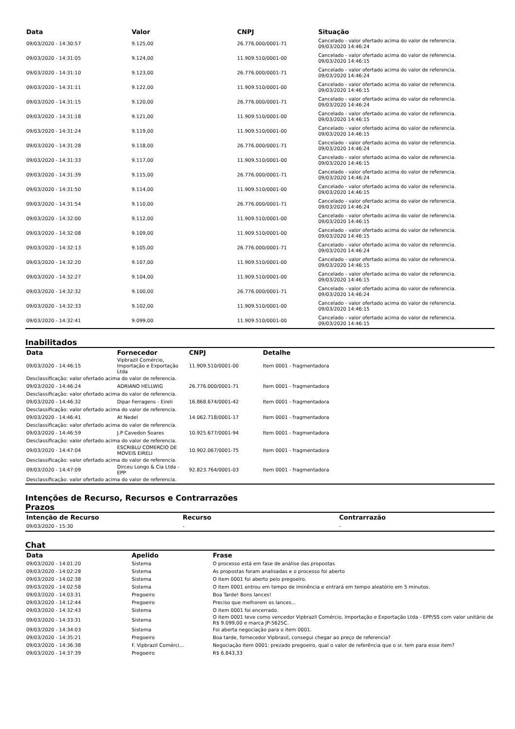| Data | Valor | CNPJ | Situação |
| --- | --- | --- | --- |
| 09/03/2020 - 14:30:57 | 9.125,00 | 26.776.000/0001-71 | Cancelado - valor ofertado acima do valor de referencia. 09/03/2020 14:46:24 |
| 09/03/2020 - 14:31:05 | 9.124,00 | 11.909.510/0001-00 | Cancelado - valor ofertado acima do valor de referencia. 09/03/2020 14:46:15 |
| 09/03/2020 - 14:31:10 | 9.123,00 | 26.776.000/0001-71 | Cancelado - valor ofertado acima do valor de referencia. 09/03/2020 14:46:24 |
| 09/03/2020 - 14:31:11 | 9.122,00 | 11.909.510/0001-00 | Cancelado - valor ofertado acima do valor de referencia. 09/03/2020 14:46:15 |
| 09/03/2020 - 14:31:15 | 9.120,00 | 26.776.000/0001-71 | Cancelado - valor ofertado acima do valor de referencia. 09/03/2020 14:46:24 |
| 09/03/2020 - 14:31:18 | 9.121,00 | 11.909.510/0001-00 | Cancelado - valor ofertado acima do valor de referencia. 09/03/2020 14:46:15 |
| 09/03/2020 - 14:31:24 | 9.119,00 | 11.909.510/0001-00 | Cancelado - valor ofertado acima do valor de referencia. 09/03/2020 14:46:15 |
| 09/03/2020 - 14:31:28 | 9.118,00 | 26.776.000/0001-71 | Cancelado - valor ofertado acima do valor de referencia. 09/03/2020 14:46:24 |
| 09/03/2020 - 14:31:33 | 9.117,00 | 11.909.510/0001-00 | Cancelado - valor ofertado acima do valor de referencia. 09/03/2020 14:46:15 |
| 09/03/2020 - 14:31:39 | 9.115,00 | 26.776.000/0001-71 | Cancelado - valor ofertado acima do valor de referencia. 09/03/2020 14:46:24 |
| 09/03/2020 - 14:31:50 | 9.114,00 | 11.909.510/0001-00 | Cancelado - valor ofertado acima do valor de referencia. 09/03/2020 14:46:15 |
| 09/03/2020 - 14:31:54 | 9.110,00 | 26.776.000/0001-71 | Cancelado - valor ofertado acima do valor de referencia. 09/03/2020 14:46:24 |
| 09/03/2020 - 14:32:00 | 9.112,00 | 11.909.510/0001-00 | Cancelado - valor ofertado acima do valor de referencia. 09/03/2020 14:46:15 |
| 09/03/2020 - 14:32:08 | 9.109,00 | 11.909.510/0001-00 | Cancelado - valor ofertado acima do valor de referencia. 09/03/2020 14:46:15 |
| 09/03/2020 - 14:32:13 | 9.105,00 | 26.776.000/0001-71 | Cancelado - valor ofertado acima do valor de referencia. 09/03/2020 14:46:24 |
| 09/03/2020 - 14:32:20 | 9.107,00 | 11.909.510/0001-00 | Cancelado - valor ofertado acima do valor de referencia. 09/03/2020 14:46:15 |
| 09/03/2020 - 14:32:27 | 9.104,00 | 11.909.510/0001-00 | Cancelado - valor ofertado acima do valor de referencia. 09/03/2020 14:46:15 |
| 09/03/2020 - 14:32:32 | 9.100,00 | 26.776.000/0001-71 | Cancelado - valor ofertado acima do valor de referencia. 09/03/2020 14:46:24 |
| 09/03/2020 - 14:32:33 | 9.102,00 | 11.909.510/0001-00 | Cancelado - valor ofertado acima do valor de referencia. 09/03/2020 14:46:15 |
| 09/03/2020 - 14:32:41 | 9.099,00 | 11.909.510/0001-00 | Cancelado - valor ofertado acima do valor de referencia. 09/03/2020 14:46:15 |
Inabilitados
| Data | Fornecedor | CNPJ | Detalhe |
| --- | --- | --- | --- |
| 09/03/2020 - 14:46:15 | Vipbrazil Comércio, Importação e Exportação Ltda | 11.909.510/0001-00 | Item 0001 - fragmentadora |
| Desclassificação: valor ofertado acima do valor de referencia. | | | |
| 09/03/2020 - 14:46:24 | ADRIANO HELLWIG | 26.776.000/0001-71 | Item 0001 - fragmentadora |
| Desclassificação: valor ofertado acima do valor de referencia. | | | |
| 09/03/2020 - 14:46:32 | Dipar Ferragens - Eireli | 16.868.674/0001-42 | Item 0001 - fragmentadora |
| Desclassificação: valor ofertado acima do valor de referencia. | | | |
| 09/03/2020 - 14:46:41 | At Nedel | 14.062.718/0001-17 | Item 0001 - fragmentadora |
| Desclassificação: valor ofertado acima do valor de referencia. | | | |
| 09/03/2020 - 14:46:59 | J.P Cavedon Soares | 10.925.677/0001-94 | Item 0001 - fragmentadora |
| Desclassificação: valor ofertado acima do valor de referencia. | | | |
| 09/03/2020 - 14:47:04 | ESCRIBLU COMERCIO DE MOVEIS EIRELI | 10.902.067/0001-75 | Item 0001 - fragmentadora |
| Desclassificação: valor ofertado acima do valor de referencia. | | | |
| 09/03/2020 - 14:47:09 | Dirceu Longo & Cia Ltda - EPP | 92.823.764/0001-03 | Item 0001 - fragmentadora |
| Desclassificação: valor ofertado acima do valor de referencia. | | | |
Intenções de Recurso, Recursos e Contrarrazões
Prazos
| Intenção de Recurso | Recurso | Contrarrazão |
| --- | --- | --- |
| 09/03/2020 - 15:30 | - | - |
Chat
| Data | Apelido | Frase |
| --- | --- | --- |
| 09/03/2020 - 14:01:20 | Sistema | O processo está em fase de análise das propostas |
| 09/03/2020 - 14:02:28 | Sistema | As propostas foram analisadas e o processo foi aberto |
| 09/03/2020 - 14:02:38 | Sistema | O item 0001 foi aberto pelo pregoeiro. |
| 09/03/2020 - 14:02:58 | Sistema | O item 0001 entrou em tempo de iminência e entrará em tempo aleatório em 5 minutos. |
| 09/03/2020 - 14:03:31 | Pregoeiro | Boa Tarde! Bons lances! |
| 09/03/2020 - 14:12:44 | Pregoeiro | Preciso que melhorem os lances... |
| 09/03/2020 - 14:32:43 | Sistema | O item 0001 foi encerrado. |
| 09/03/2020 - 14:33:31 | Sistema | O item 0001 teve como vencedor Vipbrazil Comércio, Importação e Exportação Ltda - EPP/SS com valor unitário de R$ 9.099,00 e marca JP-5625C. |
| 09/03/2020 - 14:34:03 | Sistema | Foi aberta negociação para o item 0001. |
| 09/03/2020 - 14:35:21 | Pregoeiro | Boa tarde, fornecedor Vipbrasil, consegui chegar ao preço de referencia? |
| 09/03/2020 - 14:36:38 | F. Vipbrazil Comérci... | Negociação Item 0001: prezado pregoeiro, qual o valor de referência que o sr. tem para esse item? |
| 09/03/2020 - 14:37:39 | Pregoeiro | R$ 6.843,33 |